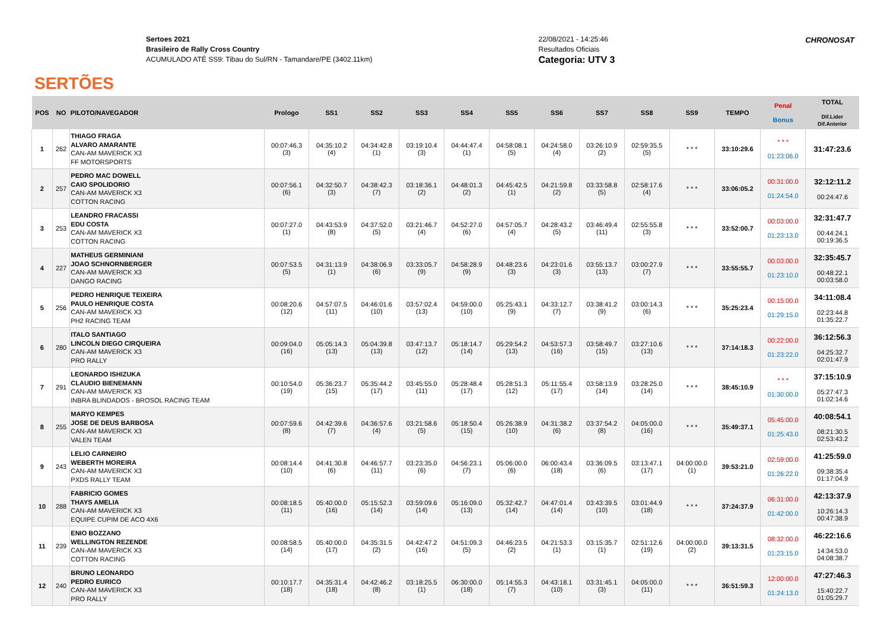SERTÕES
Sertoes 2021
Brasileiro de Rally Cross Country
ACUMULADO ATÉ SS9: Tibau do Sul/RN - Tamandare/PE (3402.11km)
22/08/2021 - 14:25:46
Resultados Oficiais
Categoria: UTV 3
CHRONOSAT
| POS | NO | PILOTO/NAVEGADOR | Prologo | SS1 | SS2 | SS3 | SS4 | SS5 | SS6 | SS7 | SS8 | SS9 | TEMPO | Penal Bonus | TOTAL Dif.Lider Dif.Anterior |
| --- | --- | --- | --- | --- | --- | --- | --- | --- | --- | --- | --- | --- | --- | --- | --- |
| 1 | 262 | THIAGO FRAGA ALVARO AMARANTE CAN-AM MAVERICK X3 FF MOTORSPORTS | 00:07:46.3 (3) | 04:35:10.2 (4) | 04:34:42.8 (1) | 03:19:10.4 (3) | 04:44:47.4 (1) | 04:58:08.1 (5) | 04:24:58.0 (4) | 03:26:10.9 (2) | 02:59:35.5 (5) | * * * | 33:10:29.6 | * * * 01:23:06.0 | 31:47:23.6 |
| 2 | 257 | PEDRO MAC DOWELL CAIO SPOLIDORIO CAN-AM MAVERICK X3 COTTON RACING | 00:07:56.1 (6) | 04:32:50.7 (3) | 04:38:42.3 (7) | 03:18:36.1 (2) | 04:48:01.3 (2) | 04:45:42.5 (1) | 04:21:59.8 (2) | 03:33:58.8 (5) | 02:58:17.6 (4) | * * * | 33:06:05.2 | 00:31:00.0 01:24:54.0 | 32:12:11.2 00:24:47.6 |
| 3 | 253 | LEANDRO FRACASSI EDU COSTA CAN-AM MAVERICK X3 COTTON RACING | 00:07:27.0 (1) | 04:43:53.9 (8) | 04:37:52.0 (5) | 03:21:46.7 (4) | 04:52:27.0 (6) | 04:57:05.7 (4) | 04:28:43.2 (5) | 03:46:49.4 (11) | 02:55:55.8 (3) | * * * | 33:52:00.7 | 00:03:00.0 01:23:13.0 | 32:31:47.7 00:44:24.1 00:19:36.5 |
| 4 | 227 | MATHEUS GERMINIANI JOAO SCHNORNBERGER CAN-AM MAVERICK X3 DANGO RACING | 00:07:53.5 (5) | 04:31:13.9 (1) | 04:38:06.9 (6) | 03:33:05.7 (9) | 04:58:28.9 (9) | 04:48:23.6 (3) | 04:23:01.6 (3) | 03:55:13.7 (13) | 03:00:27.9 (7) | * * * | 33:55:55.7 | 00:03:00.0 01:23:10.0 | 32:35:45.7 00:48:22.1 00:03:58.0 |
| 5 | 256 | PEDRO HENRIQUE TEIXEIRA PAULO HENRIQUE COSTA CAN-AM MAVERICK X3 PH2 RACING TEAM | 00:08:20.6 (12) | 04:57:07.5 (11) | 04:46:01.6 (10) | 03:57:02.4 (13) | 04:59:00.0 (10) | 05:25:43.1 (9) | 04:33:12.7 (7) | 03:38:41.2 (9) | 03:00:14.3 (6) | * * * | 35:25:23.4 | 00:15:00.0 01:29:15.0 | 34:11:08.4 02:23:44.8 01:35:22.7 |
| 6 | 280 | ITALO SANTIAGO LINCOLN DIEGO CIRQUEIRA CAN-AM MAVERICK X3 PRO RALLY | 00:09:04.0 (16) | 05:05:14.3 (13) | 05:04:39.8 (13) | 03:47:13.7 (12) | 05:18:14.7 (14) | 05:29:54.2 (13) | 04:53:57.3 (16) | 03:58:49.7 (15) | 03:27:10.6 (13) | * * * | 37:14:18.3 | 00:22:00.0 01:23:22.0 | 36:12:56.3 04:25:32.7 02:01:47.9 |
| 7 | 291 | LEONARDO ISHIZUKA CLAUDIO BIENEMANN CAN-AM MAVERICK X3 INBRA BLINDADOS - BROSOL RACING TEAM | 00:10:54.0 (19) | 05:36:23.7 (15) | 05:35:44.2 (17) | 03:45:55.0 (11) | 05:28:48.4 (17) | 05:28:51.3 (12) | 05:11:55.4 (17) | 03:58:13.9 (14) | 03:28:25.0 (14) | * * * | 38:45:10.9 | * * * 01:30:00.0 | 37:15:10.9 05:27:47.3 01:02:14.6 |
| 8 | 255 | MARYO KEMPES JOSE DE DEUS BARBOSA CAN-AM MAVERICK X3 VALEN TEAM | 00:07:59.6 (8) | 04:42:39.6 (7) | 04:36:57.6 (4) | 03:21:58.6 (5) | 05:18:50.4 (15) | 05:26:38.9 (10) | 04:31:38.2 (6) | 03:37:54.2 (8) | 04:05:00.0 (16) | * * * | 35:49:37.1 | 05:45:00.0 01:25:43.0 | 40:08:54.1 08:21:30.5 02:53:43.2 |
| 9 | 243 | LELIO CARNEIRO WEBERTH MOREIRA CAN-AM MAVERICK X3 PXDS RALLY TEAM | 00:08:14.4 (10) | 04:41:30.8 (6) | 04:46:57.7 (11) | 03:23:35.0 (6) | 04:56:23.1 (7) | 05:06:00.0 (6) | 06:00:43.4 (18) | 03:36:09.5 (6) | 03:13:47.1 (17) | 04:00:00.0 (1) | 39:53:21.0 | 02:59:00.0 01:26:22.0 | 41:25:59.0 09:38:35.4 01:17:04.9 |
| 10 | 288 | FABRICIO GOMES THAYS AMELIA CAN-AM MAVERICK X3 EQUIPE CUPIM DE ACO 4X6 | 00:08:18.5 (11) | 05:40:00.0 (16) | 05:15:52.3 (14) | 03:59:09.6 (14) | 05:16:09.0 (13) | 05:32:42.7 (14) | 04:47:01.4 (14) | 03:43:39.5 (10) | 03:01:44.9 (18) | * * * | 37:24:37.9 | 06:31:00.0 01:42:00.0 | 42:13:37.9 10:26:14.3 00:47:38.9 |
| 11 | 239 | ENIO BOZZANO WELLINGTON REZENDE CAN-AM MAVERICK X3 COTTON RACING | 00:08:58.5 (14) | 05:40:00.0 (17) | 04:35:31.5 (2) | 04:42:47.2 (16) | 04:51:09.3 (5) | 04:46:23.5 (2) | 04:21:53.3 (1) | 03:15:35.7 (1) | 02:51:12.6 (19) | 04:00:00.0 (2) | 39:13:31.5 | 08:32:00.0 01:23:15.0 | 46:22:16.6 14:34:53.0 04:08:38.7 |
| 12 | 240 | BRUNO LEONARDO PEDRO EURICO CAN-AM MAVERICK X3 PRO RALLY | 00:10:17.7 (18) | 04:35:31.4 (18) | 04:42:46.2 (8) | 03:18:25.5 (1) | 06:30:00.0 (18) | 05:14:55.3 (7) | 04:43:18.1 (10) | 03:31:45.1 (3) | 04:05:00.0 (11) | * * * | 36:51:59.3 | 12:00:00.0 01:24:13.0 | 47:27:46.3 15:40:22.7 01:05:29.7 |